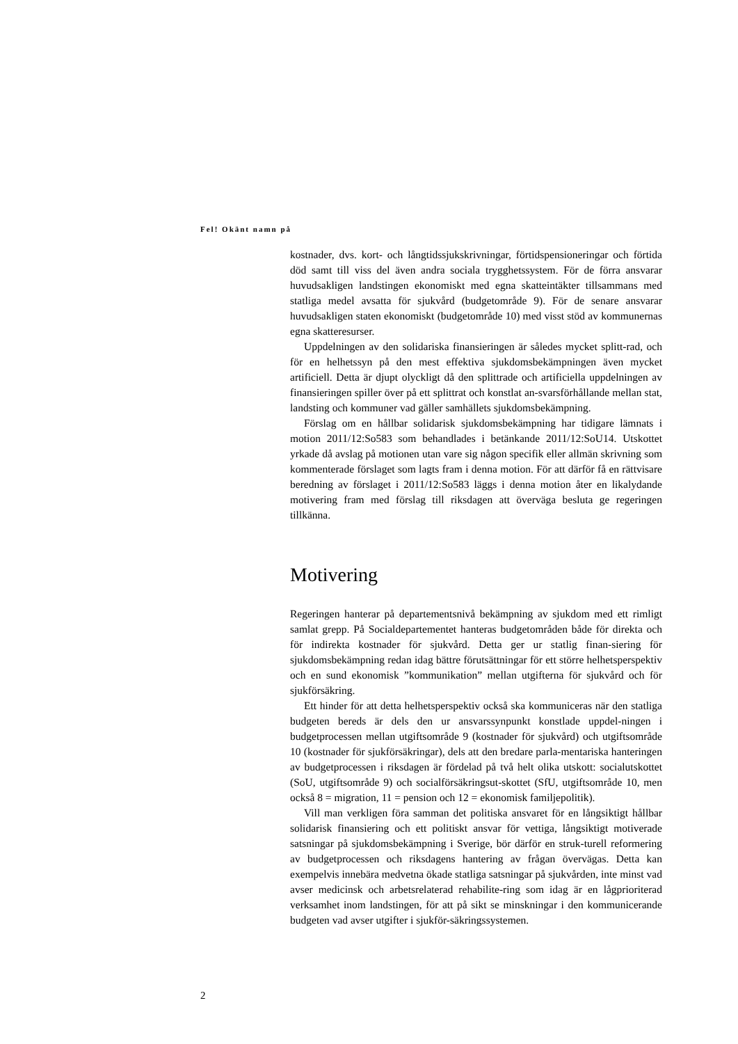Fel! Okänt namn på
kostnader, dvs. kort- och långtidssjukskrivningar, förtidspensioneringar och förtida död samt till viss del även andra sociala trygghetssystem. För de förra ansvarar huvudsakligen landstingen ekonomiskt med egna skatteintäkter tillsammans med statliga medel avsatta för sjukvård (budgetområde 9). För de senare ansvarar huvudsakligen staten ekonomiskt (budgetområde 10) med visst stöd av kommunernas egna skatteresurser.
Uppdelningen av den solidariska finansieringen är således mycket splitt-rad, och för en helhetssyn på den mest effektiva sjukdomsbekämpningen även mycket artificiell. Detta är djupt olyckligt då den splittrade och artificiella uppdelningen av finansieringen spiller över på ett splittrat och konstlat an-svarsförhållande mellan stat, landsting och kommuner vad gäller samhällets sjukdomsbekämpning.
Förslag om en hållbar solidarisk sjukdomsbekämpning har tidigare lämnats i motion 2011/12:So583 som behandlades i betänkande 2011/12:SoU14. Utskottet yrkade då avslag på motionen utan vare sig någon specifik eller allmän skrivning som kommenterade förslaget som lagts fram i denna motion. För att därför få en rättvisare beredning av förslaget i 2011/12:So583 läggs i denna motion åter en likalydande motivering fram med förslag till riksdagen att överväga besluta ge regeringen tillkänna.
Motivering
Regeringen hanterar på departementsnivå bekämpning av sjukdom med ett rimligt samlat grepp. På Socialdepartementet hanteras budgetområden både för direkta och för indirekta kostnader för sjukvård. Detta ger ur statlig finan-siering för sjukdomsbekämpning redan idag bättre förutsättningar för ett större helhetsperspektiv och en sund ekonomisk ”kommunikation” mellan utgifterna för sjukvård och för sjukförsäkring.
Ett hinder för att detta helhetsperspektiv också ska kommuniceras när den statliga budgeten bereds är dels den ur ansvarssynpunkt konstlade uppdel-ningen i budgetprocessen mellan utgiftsområde 9 (kostnader för sjukvård) och utgiftsområde 10 (kostnader för sjukförsäkringar), dels att den bredare parla-mentariska hanteringen av budgetprocessen i riksdagen är fördelad på två helt olika utskott: socialutskottet (SoU, utgiftsområde 9) och socialförsäkringsut-skottet (SfU, utgiftsområde 10, men också 8 = migration, 11 = pension och 12 = ekonomisk familjepolitik).
Vill man verkligen föra samman det politiska ansvaret för en långsiktigt hållbar solidarisk finansiering och ett politiskt ansvar för vettiga, långsiktigt motiverade satsningar på sjukdomsbekämpning i Sverige, bör därför en struk-turell reformering av budgetprocessen och riksdagens hantering av frågan övervägas. Detta kan exempelvis innebära medvetna ökade statliga satsningar på sjukvården, inte minst vad avser medicinsk och arbetsrelaterad rehabilite-ring som idag är en lågprioriterad verksamhet inom landstingen, för att på sikt se minskningar i den kommunicerande budgeten vad avser utgifter i sjukför-säkringssystemen.
2